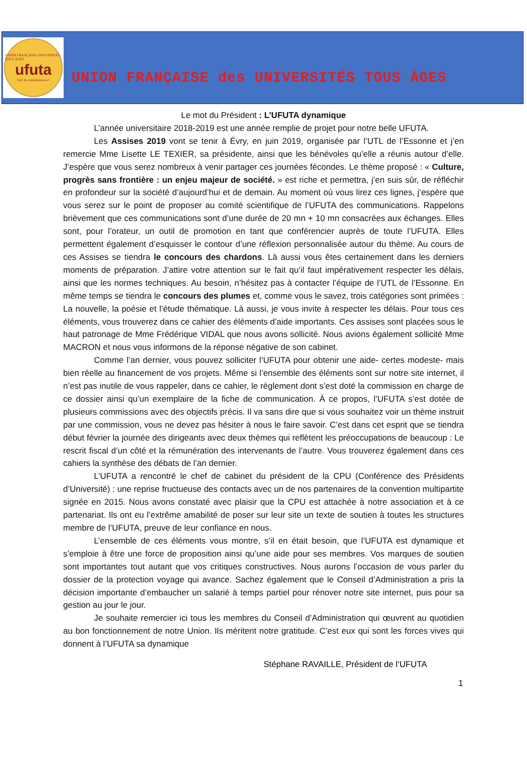UNION FRANÇAISE UNIVERSITÉS TOUS ÂGES
ufuta
Soif de connaissances !
UNION FRANÇAISE des UNIVERSITÉS TOUS ÂGES
Le mot du Président : L’UFUTA dynamique
L’année universitaire 2018-2019 est une année remplie de projet pour notre belle UFUTA.
Les Assises 2019 vont se tenir à Évry, en juin 2019, organisée par l’UTL de l’Essonne et j’en remercie Mme Lisette LE TEXIER, sa présidente, ainsi que les bénévoles qu’elle a réunis autour d’elle. J’espère que vous serez nombreux à venir partager ces journées fécondes. Le thème proposé : « Culture, progrès sans frontière : un enjeu majeur de société. » est riche et permettra, j’en suis sûr, de réfléchir en profondeur sur la société d’aujourd’hui et de demain. Au moment où vous lirez ces lignes, j’espère que vous serez sur le point de proposer au comité scientifique de l’UFUTA des communications. Rappelons brièvement que ces communications sont d’une durée de 20 mn + 10 mn consacrées aux échanges. Elles sont, pour l’orateur, un outil de promotion en tant que conférencier auprès de toute l’UFUTA. Elles permettent également d’esquisser le contour d’une réflexion personnalisée autour du thème. Au cours de ces Assises se tiendra le concours des chardons. Là aussi vous êtes certainement dans les derniers moments de préparation. J’attire votre attention sur le fait qu’il faut impérativement respecter les délais, ainsi que les normes techniques. Au besoin, n’hésitez pas à contacter l’équipe de l’UTL de l’Essonne. En même temps se tiendra le concours des plumes et, comme vous le savez, trois catégories sont primées : La nouvelle, la poésie et l’étude thématique. Là aussi, je vous invite à respecter les délais. Pour tous ces éléments, vous trouverez dans ce cahier des éléments d’aide importants. Ces assises sont placées sous le haut patronage de Mme Frédérique VIDAL que nous avons sollicité. Nous avions également sollicité Mme MACRON et nous vous informons de la réponse négative de son cabinet.
Comme l’an dernier, vous pouvez solliciter l’UFUTA pour obtenir une aide- certes modeste- mais bien réelle au financement de vos projets. Même si l’ensemble des éléments sont sur notre site internet, il n’est pas inutile de vous rappeler, dans ce cahier, le règlement dont s’est doté la commission en charge de ce dossier ainsi qu’un exemplaire de la fiche de communication. À ce propos, l’UFUTA s’est dotée de plusieurs commissions avec des objectifs précis. Il va sans dire que si vous souhaitez voir un thème instruit par une commission, vous ne devez pas hésiter à nous le faire savoir. C’est dans cet esprit que se tiendra début février la journée des dirigeants avec deux thèmes qui reflètent les préoccupations de beaucoup : Le rescrit fiscal d’un côté et la rémunération des intervenants de l’autre. Vous trouverez également dans ces cahiers la synthèse des débats de l’an dernier.
L’UFUTA a rencontré le chef de cabinet du président de la CPU (Conférence des Présidents d’Université) : une reprise fructueuse des contacts avec un de nos partenaires de la convention multipartite signée en 2015. Nous avons constaté avec plaisir que la CPU est attachée à notre association et à ce partenariat. Ils ont eu l’extrême amabilité de poser sur leur site un texte de soutien à toutes les structures membre de l’UFUTA, preuve de leur confiance en nous.
L’ensemble de ces éléments vous montre, s’il en était besoin, que l’UFUTA est dynamique et s’emploie à être une force de proposition ainsi qu’une aide pour ses membres. Vos marques de soutien sont importantes tout autant que vos critiques constructives. Nous aurons l’occasion de vous parler du dossier de la protection voyage qui avance. Sachez également que le Conseil d’Administration a pris la décision importante d’embaucher un salarié à temps partiel pour rénover notre site internet, puis pour sa gestion au jour le jour.
Je souhaite remercier ici tous les membres du Conseil d’Administration qui œuvrent au quotidien au bon fonctionnement de notre Union. Ils méritent notre gratitude. C’est eux qui sont les forces vives qui donnent à l’UFUTA sa dynamique
Stéphane RAVAILLE, Président de l‘UFUTA
1